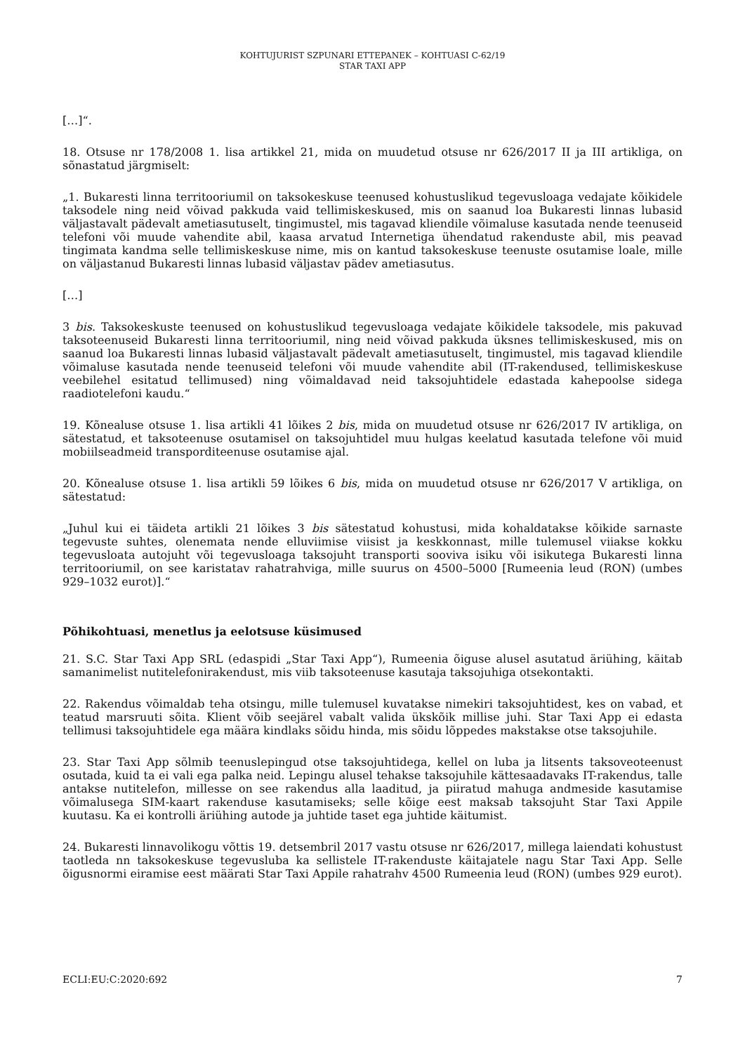KOHTUJURIST SZPUNARI ETTEPANEK – KOHTUASI C-62/19
STAR TAXI APP
[…]“.
18. Otsuse nr 178/2008 1. lisa artikkel 21, mida on muudetud otsuse nr 626/2017 II ja III artikliga, on sõnastatud järgmiselt:
„1. Bukaresti linna territooriumil on taksokeskuse teenused kohustuslikud tegevusloaga vedajate kõikidele taksodele ning neid võivad pakkuda vaid tellimiskeskused, mis on saanud loa Bukaresti linnas lubasid väljastavalt pädevalt ametiasutuselt, tingimustel, mis tagavad kliendile võimaluse kasutada nende teenuseid telefoni või muude vahendite abil, kaasa arvatud Internetiga ühendatud rakenduste abil, mis peavad tingimata kandma selle tellimiskeskuse nime, mis on kantud taksokeskuse teenuste osutamise loale, mille on väljastanud Bukaresti linnas lubasid väljastav pädev ametiasutus.
[…]
3 bis. Taksokeskuste teenused on kohustuslikud tegevusloaga vedajate kõikidele taksodele, mis pakuvad taksoteenuseid Bukaresti linna territooriumil, ning neid võivad pakkuda üksnes tellimiskeskused, mis on saanud loa Bukaresti linnas lubasid väljastavalt pädevalt ametiasutuselt, tingimustel, mis tagavad kliendile võimaluse kasutada nende teenuseid telefoni või muude vahendite abil (IT-rakendused, tellimiskeskuse veebilehel esitatud tellimused) ning võimaldavad neid taksojuhtidele edastada kahepoolse sidega raadiotelefoni kaudu.“
19. Kõnealuse otsuse 1. lisa artikli 41 lõikes 2 bis, mida on muudetud otsuse nr 626/2017 IV artikliga, on sätestatud, et taksoteenuse osutamisel on taksojuhtidel muu hulgas keelatud kasutada telefone või muid mobiilseadmeid transporditeenuse osutamise ajal.
20. Kõnealuse otsuse 1. lisa artikli 59 lõikes 6 bis, mida on muudetud otsuse nr 626/2017 V artikliga, on sätestatud:
„Juhul kui ei täideta artikli 21 lõikes 3 bis sätestatud kohustusi, mida kohaldatakse kõikide sarnaste tegevuste suhtes, olenemata nende elluviimise viisist ja keskkonnast, mille tulemusel viiakse kokku tegevusloata autojuht või tegevusloaga taksojuht transporti sooviva isiku või isikutega Bukaresti linna territooriumil, on see karistatav rahatrahviga, mille suurus on 4500–5000 [Rumeenia leud (RON) (umbes 929–1032 eurot)].“
Põhikohtuasi, menetlus ja eelotsuse küsimused
21. S.C. Star Taxi App SRL (edaspidi „Star Taxi App“), Rumeenia õiguse alusel asutatud äriühing, käitab samanimelist nutitelefonirakendust, mis viib taksoteenuse kasutaja taksojuhiga otsekontakti.
22. Rakendus võimaldab teha otsingu, mille tulemusel kuvatakse nimekiri taksojuhtidest, kes on vabad, et teatud marsruuti sõita. Klient võib seejärel vabalt valida ükskõik millise juhi. Star Taxi App ei edasta tellimusi taksojuhtidele ega määra kindlaks sõidu hinda, mis sõidu lõppedes makstakse otse taksojuhile.
23. Star Taxi App sõlmib teenuslepingud otse taksojuhtidega, kellel on luba ja litsents taksoveoteenust osutada, kuid ta ei vali ega palka neid. Lepingu alusel tehakse taksojuhile kättesaadavaks IT-rakendus, talle antakse nutitelefon, millesse on see rakendus alla laaditud, ja piiratud mahuga andmeside kasutamise võimalusega SIM-kaart rakenduse kasutamiseks; selle kõige eest maksab taksojuht Star Taxi Appile kuutasu. Ka ei kontrolli äriühing autode ja juhtide taset ega juhtide käitumist.
24. Bukaresti linnavolikogu võttis 19. detsembril 2017 vastu otsuse nr 626/2017, millega laiendati kohustust taotleda nn taksokeskuse tegevusluba ka sellistele IT-rakenduste käitajatele nagu Star Taxi App. Selle õigusnormi eiramise eest määrati Star Taxi Appile rahatrahv 4500 Rumeenia leud (RON) (umbes 929 eurot).
ECLI:EU:C:2020:692 7